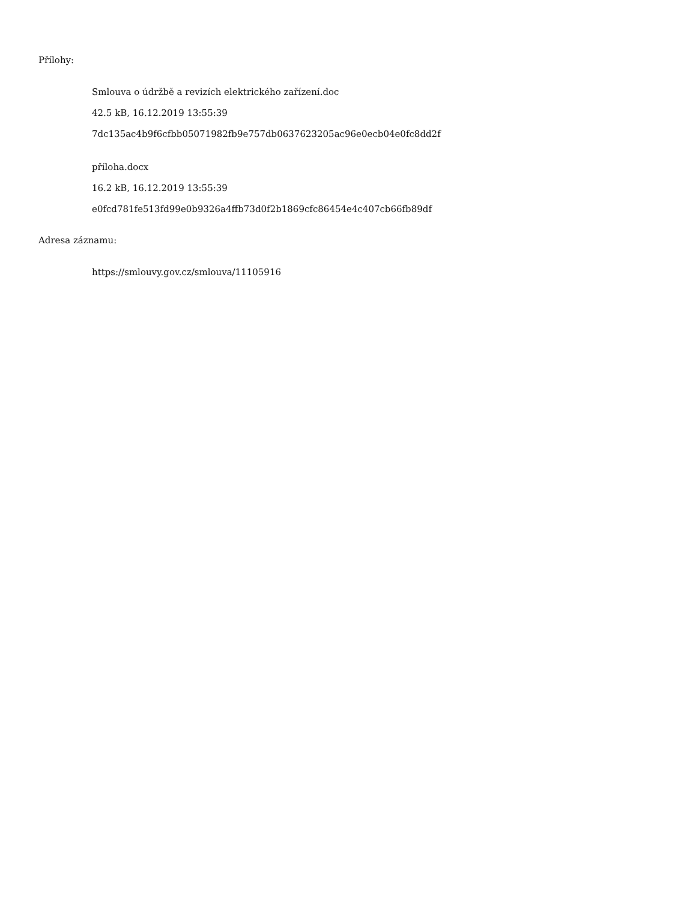Přílohy:
Smlouva o údržbě a revizích elektrického zařízení.doc
42.5 kB, 16.12.2019 13:55:39
7dc135ac4b9f6cfbb05071982fb9e757db0637623205ac96e0ecb04e0fc8dd2f
příloha.docx
16.2 kB, 16.12.2019 13:55:39
e0fcd781fe513fd99e0b9326a4ffb73d0f2b1869cfc86454e4c407cb66fb89df
Adresa záznamu:
https://smlouvy.gov.cz/smlouva/11105916